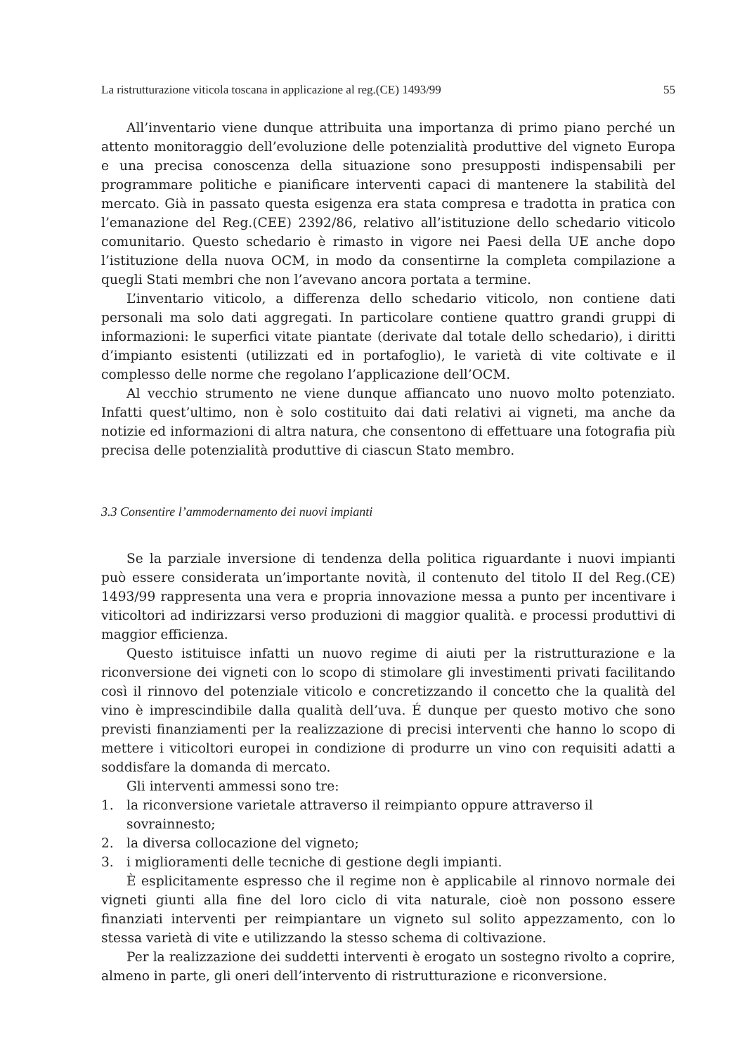La ristrutturazione viticola toscana in applicazione al reg.(CE) 1493/99 55
All’inventario viene dunque attribuita una importanza di primo piano perché un attento monitoraggio dell’evoluzione delle potenzialità produttive del vigneto Europa e una precisa conoscenza della situazione sono presupposti indispensabili per programmare politiche e pianificare interventi capaci di mantenere la stabilità del mercato. Già in passato questa esigenza era stata compresa e tradotta in pratica con l’emanazione del Reg.(CEE) 2392/86, relativo all’istituzione dello schedario viticolo comunitario. Questo schedario è rimasto in vigore nei Paesi della UE anche dopo l’istituzione della nuova OCM, in modo da consentirne la completa compilazione a quegli Stati membri che non l’avevano ancora portata a termine.
L’inventario viticolo, a differenza dello schedario viticolo, non contiene dati personali ma solo dati aggregati. In particolare contiene quattro grandi gruppi di informazioni: le superfici vitate piantate (derivate dal totale dello schedario), i diritti d’impianto esistenti (utilizzati ed in portafoglio), le varietà di vite coltivate e il complesso delle norme che regolano l’applicazione dell’OCM.
Al vecchio strumento ne viene dunque affiancato uno nuovo molto potenziato. Infatti quest’ultimo, non è solo costituito dai dati relativi ai vigneti, ma anche da notizie ed informazioni di altra natura, che consentono di effettuare una fotografia più precisa delle potenzialità produttive di ciascun Stato membro.
3.3 Consentire l’ammodernamento dei nuovi impianti
Se la parziale inversione di tendenza della politica riguardante i nuovi impianti può essere considerata un’importante novità, il contenuto del titolo II del Reg.(CE) 1493/99 rappresenta una vera e propria innovazione messa a punto per incentivare i viticoltori ad indirizzarsi verso produzioni di maggior qualità. e processi produttivi di maggior efficienza.
Questo istituisce infatti un nuovo regime di aiuti per la ristrutturazione e la riconversione dei vigneti con lo scopo di stimolare gli investimenti privati facilitando così il rinnovo del potenziale viticolo e concretizzando il concetto che la qualità del vino è imprescindibile dalla qualità dell’uva. É dunque per questo motivo che sono previsti finanziamenti per la realizzazione di precisi interventi che hanno lo scopo di mettere i viticoltori europei in condizione di produrre un vino con requisiti adatti a soddisfare la domanda di mercato.
Gli interventi ammessi sono tre:
1. la riconversione varietale attraverso il reimpianto oppure attraverso il sovrainnesto;
2. la diversa collocazione del vigneto;
3. i miglioramenti delle tecniche di gestione degli impianti.
È esplicitamente espresso che il regime non è applicabile al rinnovo normale dei vigneti giunti alla fine del loro ciclo di vita naturale, cioè non possono essere finanziati interventi per reimpiantare un vigneto sul solito appezzamento, con lo stessa varietà di vite e utilizzando la stesso schema di coltivazione.
Per la realizzazione dei suddetti interventi è erogato un sostegno rivolto a coprire, almeno in parte, gli oneri dell’intervento di ristrutturazione e riconversione.